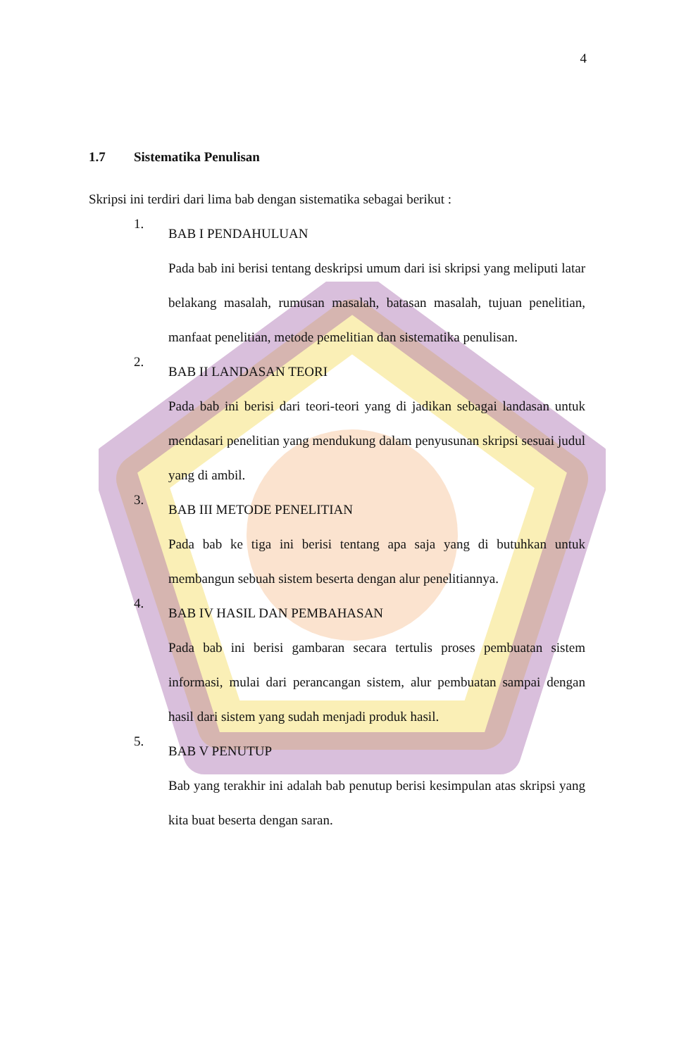4
1.7 Sistematika Penulisan
Skripsi ini terdiri dari lima bab dengan sistematika sebagai berikut :
1.
BAB I PENDAHULUAN
Pada bab ini berisi tentang deskripsi umum dari isi skripsi yang meliputi latar belakang masalah, rumusan masalah, batasan masalah, tujuan penelitian, manfaat penelitian, metode pemelitian dan sistematika penulisan.
2.
BAB II LANDASAN TEORI
Pada bab ini berisi dari teori-teori yang di jadikan sebagai landasan untuk mendasari penelitian yang mendukung dalam penyusunan skripsi sesuai judul yang di ambil.
3.
BAB III METODE PENELITIAN
Pada bab ke tiga ini berisi tentang apa saja yang di butuhkan untuk membangun sebuah sistem beserta dengan alur penelitiannya.
4.
BAB IV HASIL DAN PEMBAHASAN
Pada bab ini berisi gambaran secara tertulis proses pembuatan sistem informasi, mulai dari perancangan sistem, alur pembuatan sampai dengan hasil dari sistem yang sudah menjadi produk hasil.
5.
BAB V PENUTUP
Bab yang terakhir ini adalah bab penutup berisi kesimpulan atas skripsi yang kita buat beserta dengan saran.